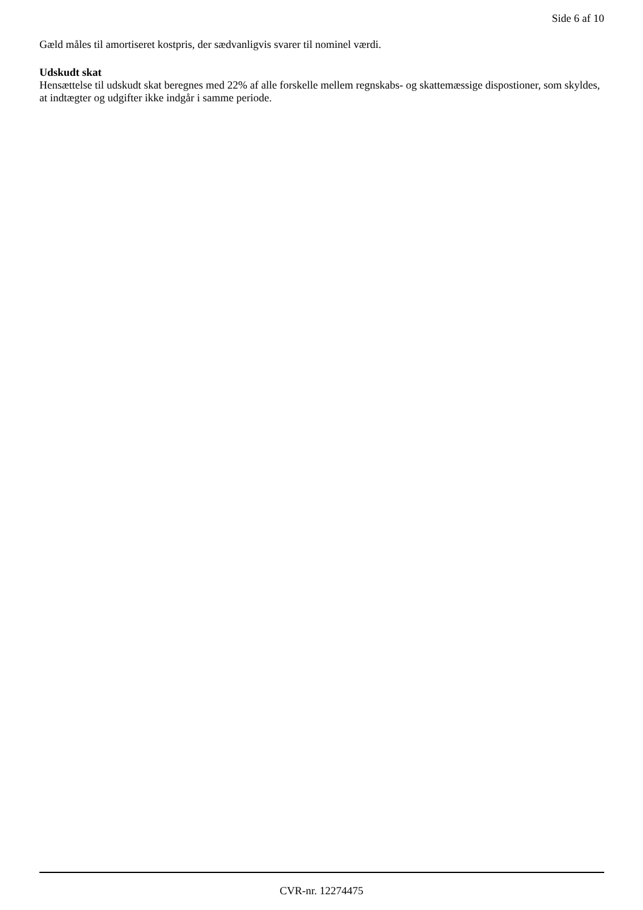Side 6 af 10
Gæld måles til amortiseret kostpris, der sædvanligvis svarer til nominel værdi.
Udskudt skat
Hensættelse til udskudt skat beregnes med 22% af alle forskelle mellem regnskabs- og skattemæssige dispostioner, som skyldes, at indtægter og udgifter ikke indgår i samme periode.
CVR-nr. 12274475